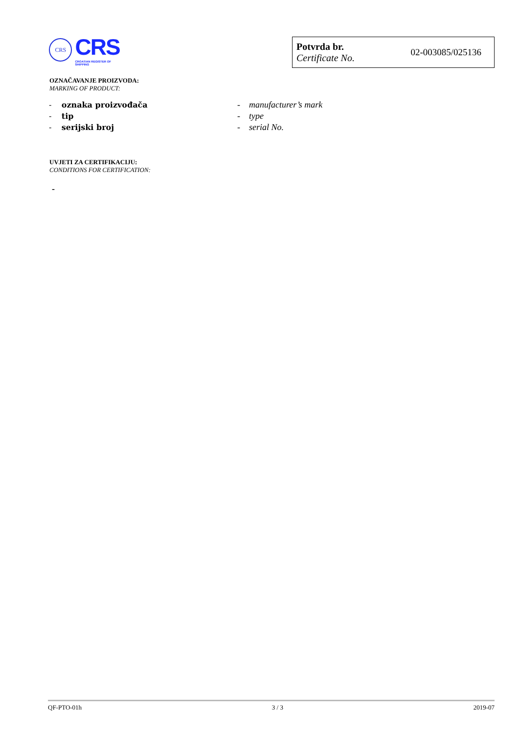CRS
CRS
CROATIAN REGISTER OF SHIPPING
Potvrda br.
Certificate No.
02-003085/025136
OZNAČAVANJE PROIZVODA:
MARKING OF PRODUCT:
- oznaka proizvođača
- tip
- serijski broj
- manufacturer’s mark
- type
- serial No.
UVJETI ZA CERTIFIKACIJU:
CONDITIONS FOR CERTIFICATION:
-
QF-PTO-01h 3 / 3 2019-07